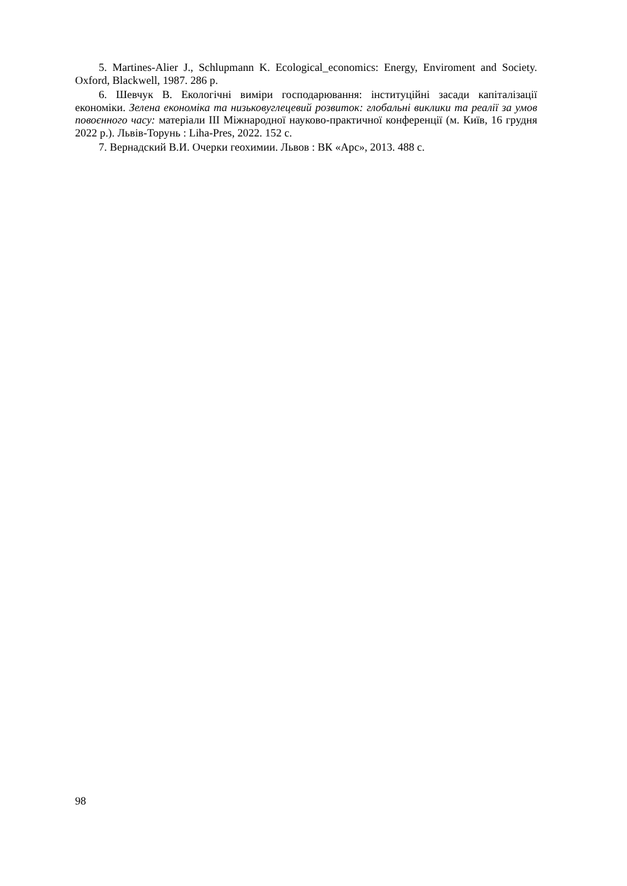5. Martines-Alier J., Schlupmann K. Ecological_economics: Energy, Enviroment and Society. Oxford, Blackwell, 1987. 286 p.
6. Шевчук В. Екологічні виміри господарювання: інституційні засади капіталізації економіки. Зелена економіка та низьковуглецевий розвиток: глобальні виклики та реалії за умов повоєнного часу: матеріали ІІІ Міжнародної науково-практичної конференції (м. Київ, 16 грудня 2022 р.). Львів-Торунь : Liha-Pres, 2022. 152 с.
7. Вернадский В.И. Очерки геохимии. Львов : ВК «Арс», 2013. 488 с.
98